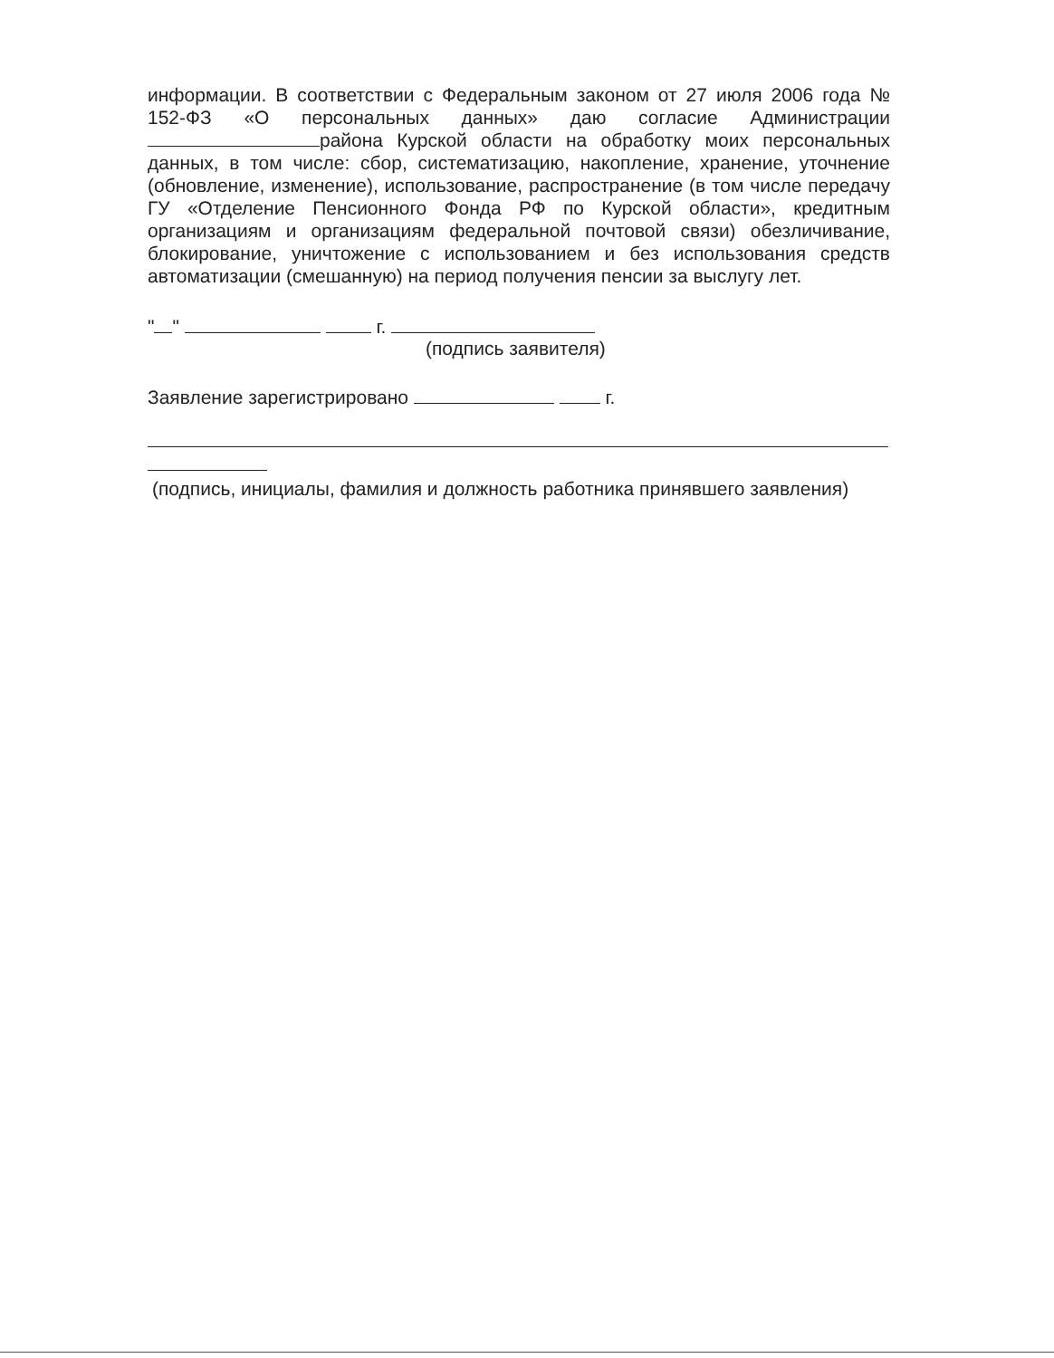информации. В соответствии с Федеральным законом от 27 июля 2006 года № 152-ФЗ «О персональных данных» даю согласие Администрации района Курской области на обработку моих персональных данных, в том числе: сбор, систематизацию, накопление, хранение, уточнение (обновление, изменение), использование, распространение (в том числе передачу ГУ «Отделение Пенсионного Фонда РФ по Курской области», кредитным организациям и организациям федеральной почтовой связи) обезличивание, блокирование, уничтожение с использованием и без использования средств автоматизации (смешанную) на период получения пенсии за выслугу лет.
" " г.
(подпись заявителя)
Заявление зарегистрировано г.
(подпись, инициалы, фамилия и должность работника принявшего заявления)